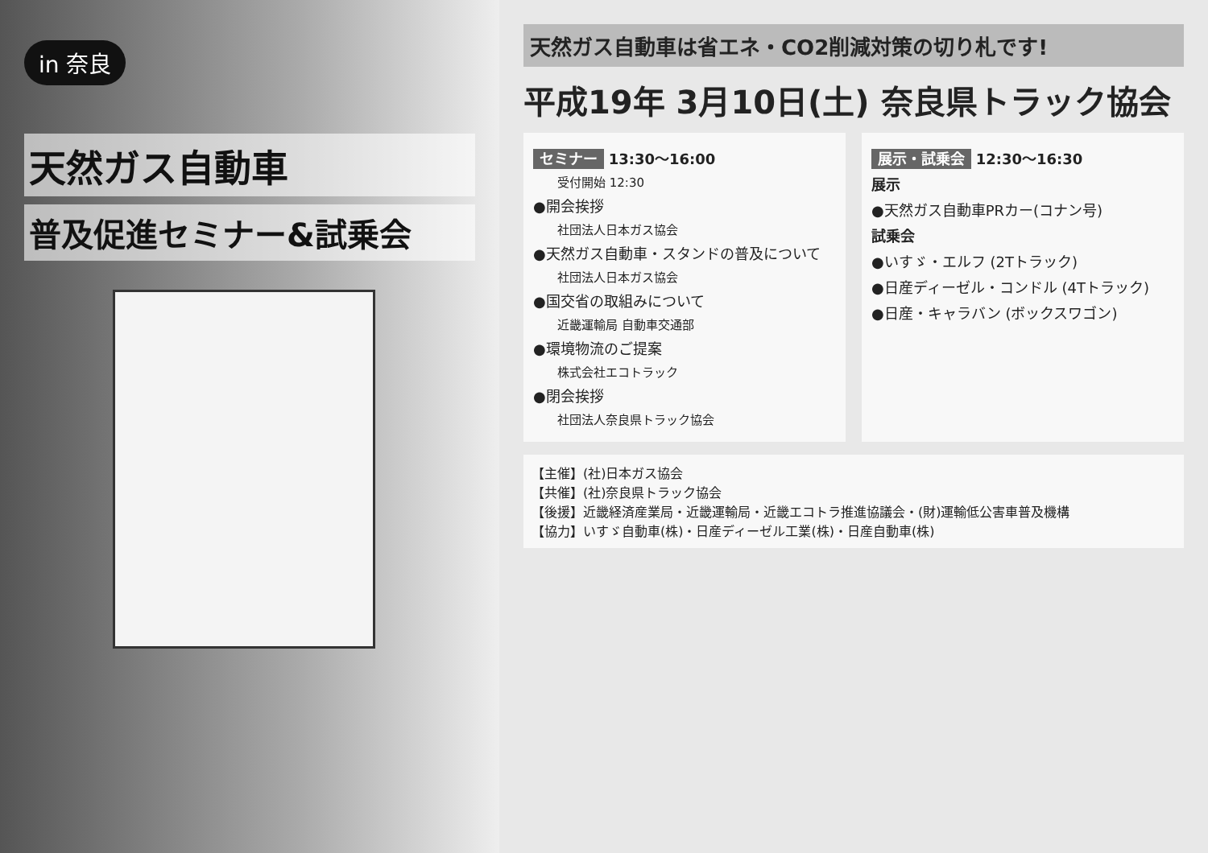in 奈良
天然ガス自動車
普及促進セミナー&試乗会
天然ガス自動車は省エネ・CO2削減対策の切り札です!
平成19年 3月10日(土) 奈良県トラック協会
セミナー 13:30～16:00
受付開始 12:30
●開会挨拶
社団法人日本ガス協会
●天然ガス自動車・スタンドの普及について
社団法人日本ガス協会
●国交省の取組みについて
近畿運輸局 自動車交通部
●環境物流のご提案
株式会社エコトラック
●閉会挨拶
社団法人奈良県トラック協会
展示・試乗会 12:30～16:30
展示
●天然ガス自動車PRカー(コナン号)
試乗会
●いすゞ・エルフ (2Tトラック)
●日産ディーゼル・コンドル (4Tトラック)
●日産・キャラバン (ボックスワゴン)
【主催】(社)日本ガス協会
【共催】(社)奈良県トラック協会
【後援】近畿経済産業局・近畿運輸局・近畿エコトラ推進協議会・(財)運輸低公害車普及機構
【協力】いすゞ自動車(株)・日産ディーゼル工業(株)・日産自動車(株)